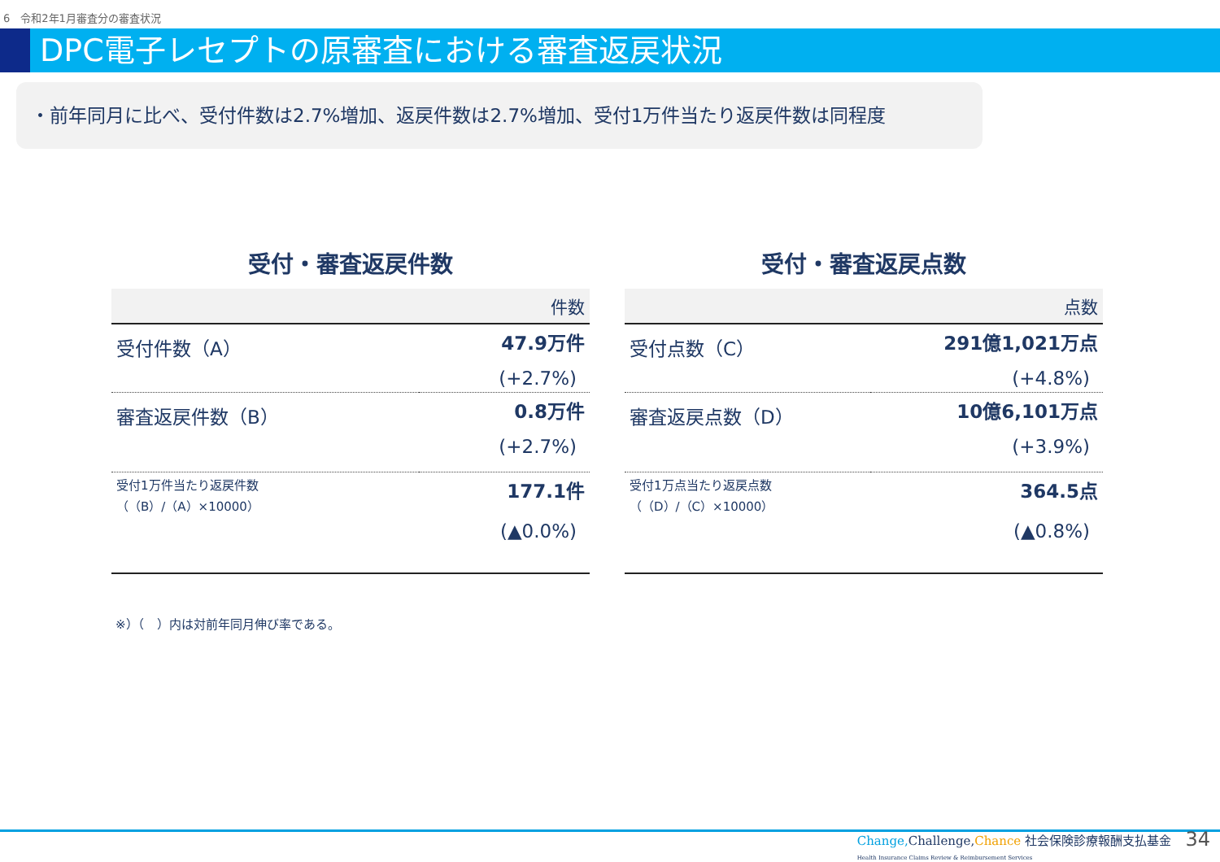6　令和2年1月審査分の審査状況
DPC電子レセプトの原審査における審査返戻状況
・前年同月に比べ、受付件数は2.7%増加、返戻件数は2.7%増加、受付1万件当たり返戻件数は同程度
受付・審査返戻件数
| 件数 | |
| --- | --- |
| 受付件数（A） | 47.9万件 |
| | (+2.7%) |
| 審査返戻件数（B） | 0.8万件 |
| | (+2.7%) |
| 受付1万件当たり返戻件数 （（B）/（A）×10000） | 177.1件 |
| | (▲0.0%) |
受付・審査返戻点数
| 点数 | |
| --- | --- |
| 受付点数（C） | 291億1,021万点 |
| | (+4.8%) |
| 審査返戻点数（D） | 10億6,101万点 |
| | (+3.9%) |
| 受付1万点当たり返戻点数 （（D）/（C）×10000） | 364.5点 |
| | (▲0.8%) |
※）（　）内は対前年同月伸び率である。
Change, Challenge,Chance 社会保険診療報酬支払基金
Health Insurance Claims Review & Reimbursement Services
34